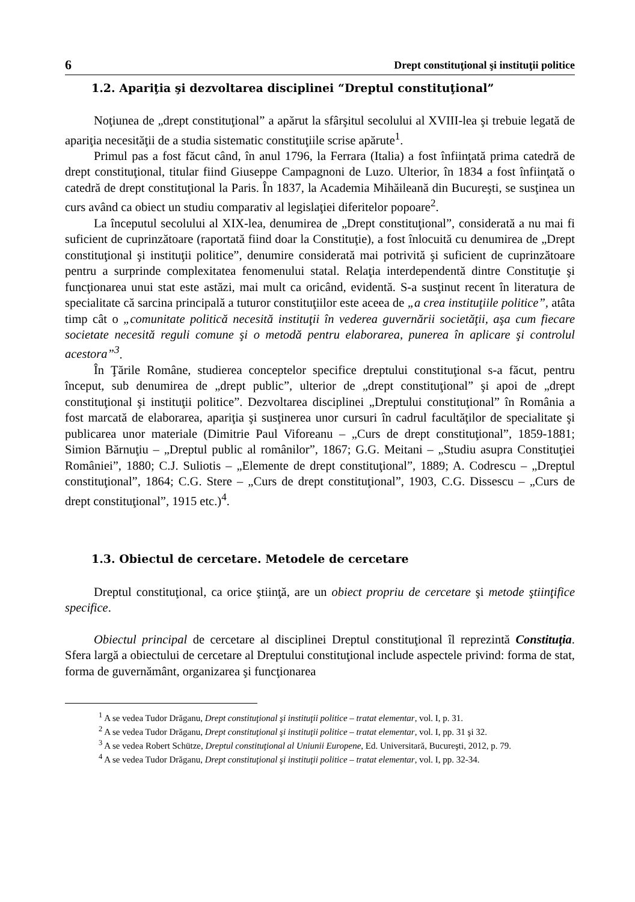6 Drept constituţional şi instituţii politice
1.2. Apariţia şi dezvoltarea disciplinei “Dreptul constituţional”
Noţiunea de „drept constituţional” a apărut la sfârşitul secolului al XVIII-lea şi trebuie legată de apariţia necesităţii de a studia sistematic constituţiile scrise apărute<sup>1</sup>.
Primul pas a fost făcut când, în anul 1796, la Ferrara (Italia) a fost înfiinţată prima catedră de drept constituţional, titular fiind Giuseppe Campagnoni de Luzo. Ulterior, în 1834 a fost înfiinţată o catedră de drept constituţional la Paris. În 1837, la Academia Mihăileană din Bucureşti, se susţinea un curs având ca obiect un studiu comparativ al legislaţiei diferitelor popoare<sup>2</sup>.
La începutul secolului al XIX-lea, denumirea de „Drept constituţional”, considerată a nu mai fi suficient de cuprinzătoare (raportată fiind doar la Constituţie), a fost înlocuită cu denumirea de „Drept constituţional şi instituţii politice”, denumire considerată mai potrivită şi suficient de cuprinzătoare pentru a surprinde complexitatea fenomenului statal. Relaţia interdependentă dintre Constituţie şi funcţionarea unui stat este astăzi, mai mult ca oricând, evidentă. S-a susţinut recent în literatura de specialitate că sarcina principală a tuturor constituţiilor este aceea de „a crea instituţiile politice”, atâta timp cât o „comunitate politică necesită instituţii în vederea guvernării societăţii, aşa cum fiecare societate necesită reguli comune şi o metodă pentru elaborarea, punerea în aplicare şi controlul acestora”<sup>3</sup>.
În Ţările Române, studierea conceptelor specifice dreptului constituţional s-a făcut, pentru început, sub denumirea de „drept public”, ulterior de „drept constituţional” şi apoi de „drept constituţional şi instituţii politice”. Dezvoltarea disciplinei „Dreptului constituţional” în România a fost marcată de elaborarea, apariţia şi susţinerea unor cursuri în cadrul facultăţilor de specialitate şi publicarea unor materiale (Dimitrie Paul Viforeanu – „Curs de drept constituţional”, 1859-1881; Simion Bărnuţiu – „Dreptul public al românilor”, 1867; G.G. Meitani – „Studiu asupra Constituţiei României”, 1880; C.J. Suliotis – „Elemente de drept constituţional”, 1889; A. Codrescu – „Dreptul constituţional”, 1864; C.G. Stere – „Curs de drept constituţional”, 1903, C.G. Dissescu – „Curs de drept constituţional”, 1915 etc.)<sup>4</sup>.
1.3. Obiectul de cercetare. Metodele de cercetare
Dreptul constituţional, ca orice ştiinţă, are un obiect propriu de cercetare şi metode ştiinţifice specifice.
Obiectul principal de cercetare al disciplinei Dreptul constituţional îl reprezintă Constituţia. Sfera largă a obiectului de cercetare al Dreptului constituţional include aspectele privind: forma de stat, forma de guvernământ, organizarea şi funcţionarea
<sup>1</sup> A se vedea Tudor Drăganu, Drept constituţional şi instituţii politice – tratat elementar, vol. I, p. 31.
<sup>2</sup> A se vedea Tudor Drăganu, Drept constituţional şi instituţii politice – tratat elementar, vol. I, pp. 31 şi 32.
<sup>3</sup> A se vedea Robert Schütze, Dreptul constituţional al Uniunii Europene, Ed. Universitară, Bucureşti, 2012, p. 79.
<sup>4</sup> A se vedea Tudor Drăganu, Drept constituţional şi instituţii politice – tratat elementar, vol. I, pp. 32-34.